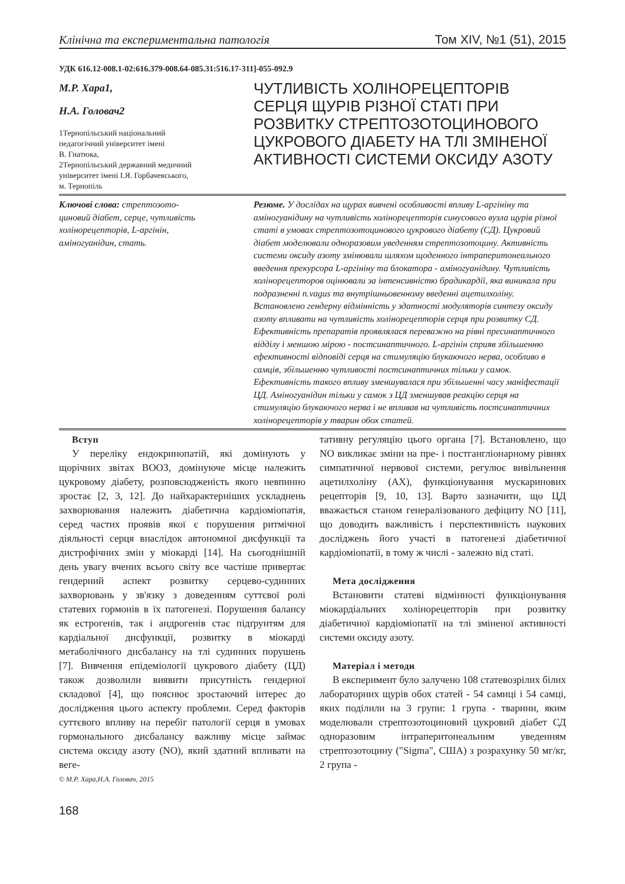Клінічна та експериментальна патологія Том XIV, №1 (51), 2015
УДК 616.12-008.1-02:616.379-008.64-085.31:516.17-311]-055-092.9
М.Р. Хара1,
Н.А. Головач2
1Тернопільський національний
педагогічний університет імені
В. Гнатюка,
2Тернопільський державний медичний
університет імені І.Я. Горбачевського,
м. Тернопіль
ЧУТЛИВІСТЬ ХОЛІНОРЕЦЕПТОРІВ СЕРЦЯ ЩУРІВ РІЗНОЇ СТАТІ ПРИ РОЗВИТКУ СТРЕПТОЗОТОЦИНОВОГО ЦУКРОВОГО ДІАБЕТУ НА ТЛІ ЗМІНЕНОЇ АКТИВНОСТІ СИСТЕМИ ОКСИДУ АЗОТУ
Ключові слова: стрептозото-
циновий діабет, серце, чутливість
холінорецепторів, L-аргінін,
аміногуанідин, стать.
Резюме. У дослідах на щурах вивчені особливості впливу L-аргініну та аміногуанідину на чутливість холінорецепторів синусового вузла щурів різної статі в умовах стрептозотоцинового цукрового діабету (СД). Цукровий діабет моделювали одноразовим уведенням стрептозотоцину. Активність системи оксиду азоту змінювали шляхом щоденного інтраперитонеального введення прекурсора L-аргініну та блокатора - аміногуанідину. Чутливість холінорецепторов оцінювали за інтенсивністю брадикардії, яка виникала при подразненні n.vagus та внутрішньовенному введенні ацетилхоліну. Встановлено гендерну відмінність у здатності модуляторів синтезу оксиду азоту впливати на чутливість холінорецепторів серця при розвитку СД. Ефективність препаратів проявлялася переважно на рівні пресинаптичного відділу і меншою мірою - постсинаптичного. L-аргінін сприяв збільшенню ефективності відповіді серця на стимуляцію блукаючого нерва, особливо в самців, збільшенню чутливості постсинаптичних тільки у самок. Ефективність такого впливу зменшувалася при збільшенні часу маніфестації ЦД. Аміногуанідин тільки у самок з ЦД зменшував реакцію серця на стимуляцію блукаючого нерва і не впливав на чутливість постсинаптичних холінорецепторів у тварин обох статей.
Вступ
У переліку ендокринопатій, які домінують у щорічних звітах ВООЗ, домінуюче місце належить цукровому діабету, розповсюдженість якого невпинно зростає [2, 3, 12]. До найхарактерніших ускладнень захворювання належить діабетична кардіоміопатія, серед частих проявів якої є порушення ритмічної діяльності серця внаслідок автономної дисфункції та дистрофічних змін у міокарді [14]. На сьогоднішній день увагу вчених всього світу все частіше привертає гендерний аспект розвитку серцево-судинних захворювань у зв'язку з доведенням суттєвої ролі статевих гормонів в їх патогенезі. Порушення балансу як естрогенів, так і андрогенів стає підґрунтям для кардіальної дисфункції, розвитку в міокарді метаболічного дисбалансу на тлі судинних порушень [7]. Вивчення епідеміології цукрового діабету (ЦД) також дозволили виявити присутність гендерної складової [4], що пояснює зростаючий інтерес до дослідження цього аспекту проблеми. Серед факторів суттєвого впливу на перебіг патології серця в умовах гормонального дисбалансу важливу місце займає система оксиду азоту (NO), який здатний впливати на веге-
© М.Р. Хара,Н.А. Головач, 2015
тативну регуляцію цього органа [7]. Встановлено, що NO викликає зміни на пре- і постгангліонарному рівнях симпатичної нервової системи, регулює вивільнення ацетилхоліну (АХ), функціонування мускаринових рецепторів [9, 10, 13]. Варто зазначити, що ЦД вважається станом генералізованого дефіциту NO [11], що доводить важливість і перспективність наукових досліджень його участі в патогенезі діабетичної кардіоміопатії, в тому ж числі - залежно від статі.
Мета дослідження
Встановити статеві відмінності функціонування міокардіальних холінорецепторів при розвитку діабетичної кардіоміопатії на тлі зміненої активності системи оксиду азоту.
Матеріал і методи
В експеримент було залучено 108 статевозрілих білих лабораторних щурів обох статей - 54 самиці і 54 самці, яких поділили на 3 групи: 1 група - тварини, яким моделювали стрептозотоциновий цукровий діабет СД одноразовим інтраперитонеальним уведенням стрептозотоцину ("Sigma", США) з розрахунку 50 мг/кг, 2 група -
168